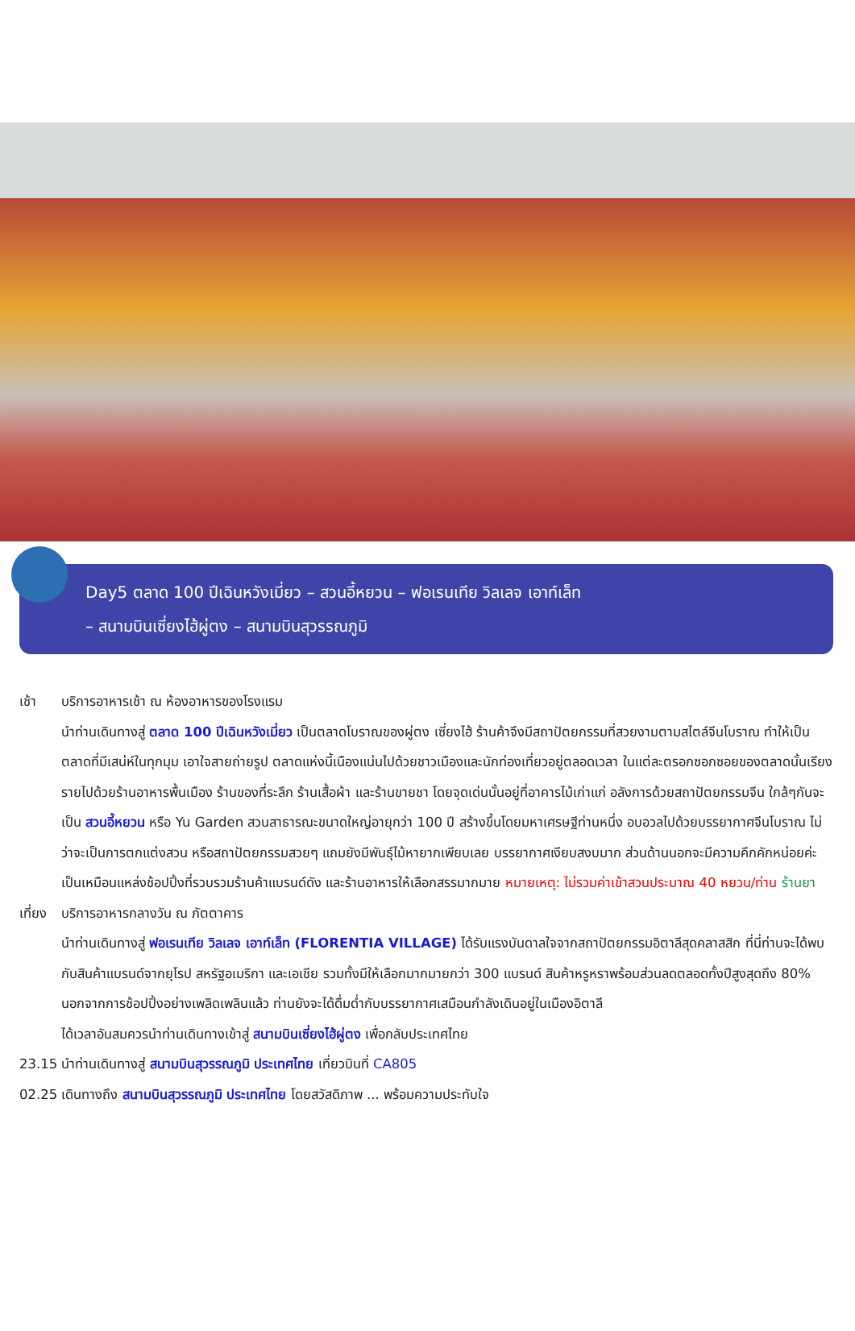Day5 ตลาด 100 ปีเฉินหวังเมี่ยว – สวนอี้หยวน – ฟอเรนเทีย วิลเลจ เอาท์เล็ท
– สนามบินเซี่ยงไฮ้ผู่ตง – สนามบินสุวรรณภูมิ
เช้า บริการอาหารเช้า ณ ห้องอาหารของโรงแรม
นำท่านเดินทางสู่ ตลาด 100 ปีเฉินหวังเมี่ยว เป็นตลาดโบราณของผู่ตง เซี่ยงไฮ้ ร้านค้าจึงมีสถาปัตยกรรมที่สวยงามตามสไตล์จีนโบราณ ทำให้เป็นตลาดที่มีเสน่ห์ในทุกมุม เอาใจสายถ่ายรูป ตลาดแห่งนี้เนืองแน่นไปด้วยชาวเมืองและนักท่องเที่ยวอยู่ตลอดเวลา ในแต่ละตรอกซอกซอยของตลาดนั้นเรียงรายไปด้วยร้านอาหารพื้นเมือง ร้านของที่ระลึก ร้านเสื้อผ้า และร้านขายชา โดยจุดเด่นนั้นอยู่ที่อาคารไม้เก่าแก่ อลังการด้วยสถาปัตยกรรมจีน ใกล้ๆกันจะเป็น สวนอี้หยวน หรือ Yu Garden สวนสาธารณะขนาดใหญ่อายุกว่า 100 ปี สร้างขึ้นโดยมหาเศรษฐีท่านหนึ่ง อบอวลไปด้วยบรรยากาศจีนโบราณ ไม่ว่าจะเป็นการตกแต่งสวน หรือสถาปัตยกรรมสวยๆ แถมยังมีพันธุ์ไม้หายากเพียบเลย บรรยากาศเงียบสงบมาก ส่วนด้านนอกจะมีความคึกคักหน่อยค่ะ เป็นเหมือนแหล่งช้อปปิ้งที่รวบรวมร้านค้าแบรนด์ดัง และร้านอาหารให้เลือกสรรมากมาย หมายเหตุ: ไม่รวมค่าเข้าสวนประมาณ 40 หยวน/ท่าน ร้านยา
เที่ยง บริการอาหารกลางวัน ณ ภัตตาคาร
นำท่านเดินทางสู่ ฟอเรนเทีย วิลเลจ เอาท์เล็ท (FLORENTIA VILLAGE) ได้รับแรงบันดาลใจจากสถาปัตยกรรมอิตาลีสุดคลาสสิก ที่นี่ท่านจะได้พบกับสินค้าแบรนด์จากยุโรป สหรัฐอเมริกา และเอเชีย รวมทั้งมีให้เลือกมากมายกว่า 300 แบรนด์ สินค้าหรูหราพร้อมส่วนลดตลอดทั้งปีสูงสุดถึง 80% นอกจากการช้อปปิ้งอย่างเพลิดเพลินแล้ว ท่านยังจะได้ดื่มด่ำกับบรรยากาศเสมือนกำลังเดินอยู่ในเมืองอิตาลี
ได้เวลาอันสมควรนำท่านเดินทางเข้าสู่ สนามบินเซี่ยงไฮ้ผู่ตง เพื่อกลับประเทศไทย
23.15 นำท่านเดินทางสู่ สนามบินสุวรรณภูมิ ประเทศไทย เที่ยวบินที่ CA805
02.25 เดินทางถึง สนามบินสุวรรณภูมิ ประเทศไทย โดยสวัสดิภาพ ... พร้อมความประทับใจ